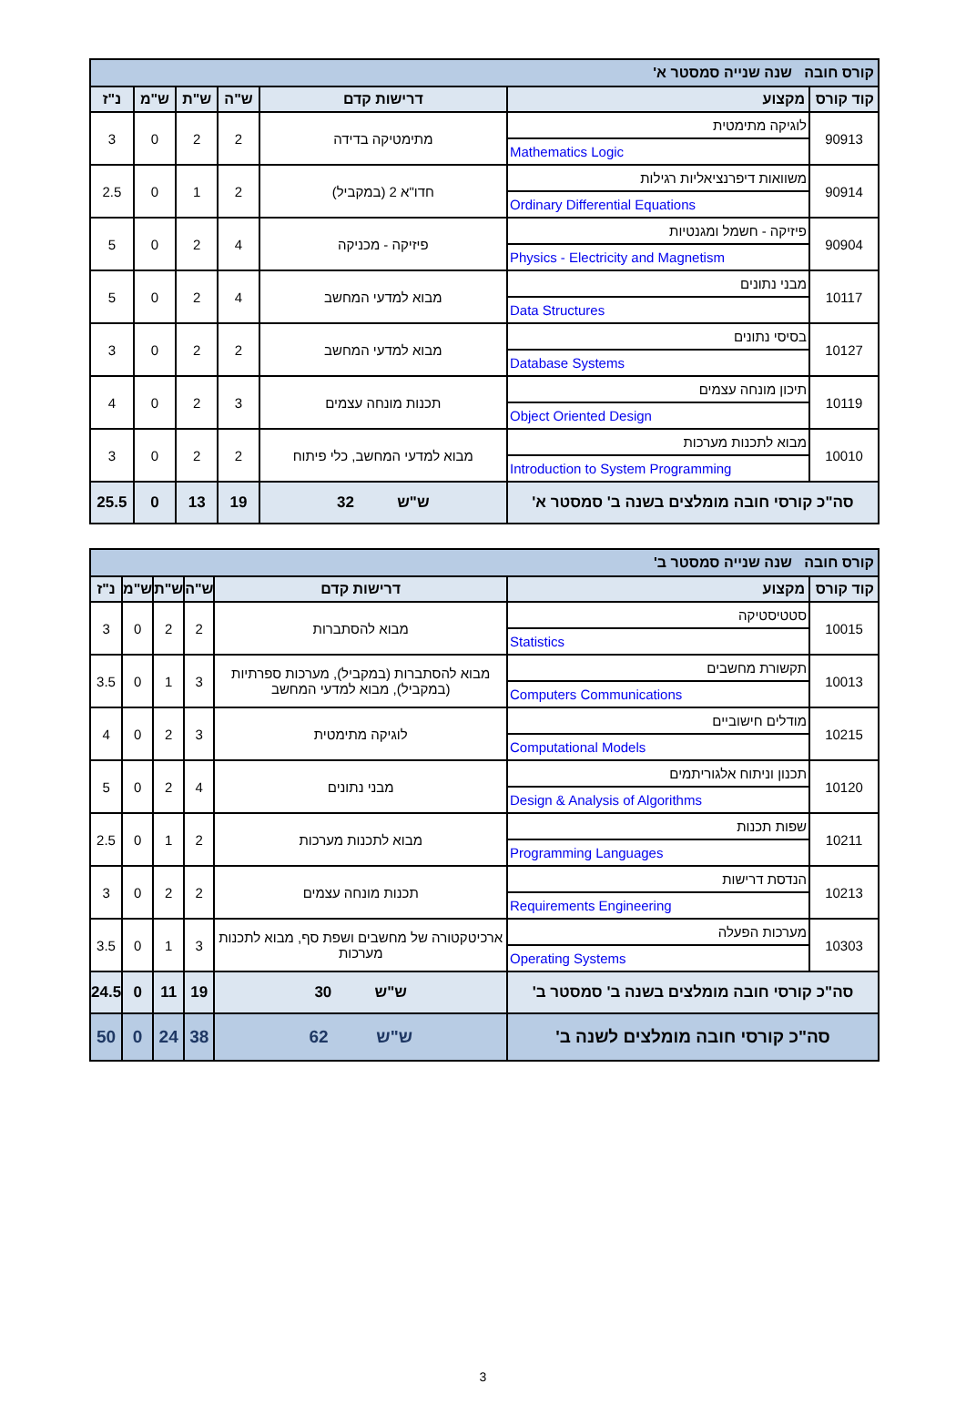| קורס חובה שנה שנייה סמסטר א' | | | | | | |
| קוד קורס | מקצוע | דרישות קדם | ש"ה | ש"ת | ש"מ | נ"ז |
| 90913 | לוגיקה מתימטית Mathematics Logic | מתימטיקה בדידה | 2 | 2 | 0 | 3 |
| 90914 | משוואות דיפרנציאליות רגילות Ordinary Differential Equations | חדו"א 2 (במקביל) | 2 | 1 | 0 | 2.5 |
| 90904 | פיזיקה - חשמל ומגנטיות Physics - Electricity and Magnetism | פיזיקה - מכניקה | 4 | 2 | 0 | 5 |
| 10117 | מבני נתונים Data Structures | מבוא למדעי המחשב | 4 | 2 | 0 | 5 |
| 10127 | בסיסי נתונים Database Systems | מבוא למדעי המחשב | 2 | 2 | 0 | 3 |
| 10119 | תיכון מונחה עצמים Object Oriented Design | תכנות מונחה עצמים | 3 | 2 | 0 | 4 |
| 10010 | מבוא לתכנות מערכות Introduction to System Programming | מבוא למדעי המחשב, כלי פיתוח | 2 | 2 | 0 | 3 |
| סה"כ קורסי חובה מומלצים בשנה ב' סמסטר א' | | ש"ש 32 | 19 | 13 | 0 | 25.5 |
| קורס חובה שנה שנייה סמסטר ב' | | | | | | |
| קוד קורס | מקצוע | דרישות קדם | ש"ה | ש"ת | ש"מ | נ"ז |
| 10015 | סטטיסטיקה Statistics | מבוא להסתברות | 2 | 2 | 0 | 3 |
| 10013 | תקשורת מחשבים Computers Communications | מבוא להסתברות (במקביל), מערכות ספרתיות (במקביל), מבוא למדעי המחשב | 3 | 1 | 0 | 3.5 |
| 10215 | מודלים חישוביים Computational Models | לוגיקה מתימטית | 3 | 2 | 0 | 4 |
| 10120 | תכנון וניתוח אלגוריתמים Design & Analysis of Algorithms | מבני נתונים | 4 | 2 | 0 | 5 |
| 10211 | שפות תכנות Programming Languages | מבוא לתכנות מערכות | 2 | 1 | 0 | 2.5 |
| 10213 | הנדסת דרישות Requirements Engineering | תכנות מונחה עצמים | 2 | 2 | 0 | 3 |
| 10303 | מערכות הפעלה Operating Systems | ארכיטקטורה של מחשבים ושפת סף, מבוא לתכנות מערכות | 3 | 1 | 0 | 3.5 |
| סה"כ קורסי חובה מומלצים בשנה ב' סמסטר ב' | | ש"ש 30 | 19 | 11 | 0 | 24.5 |
| סה"כ קורסי חובה מומלצים לשנה ב' | | ש"ש 62 | 38 | 24 | 0 | 50 |
3